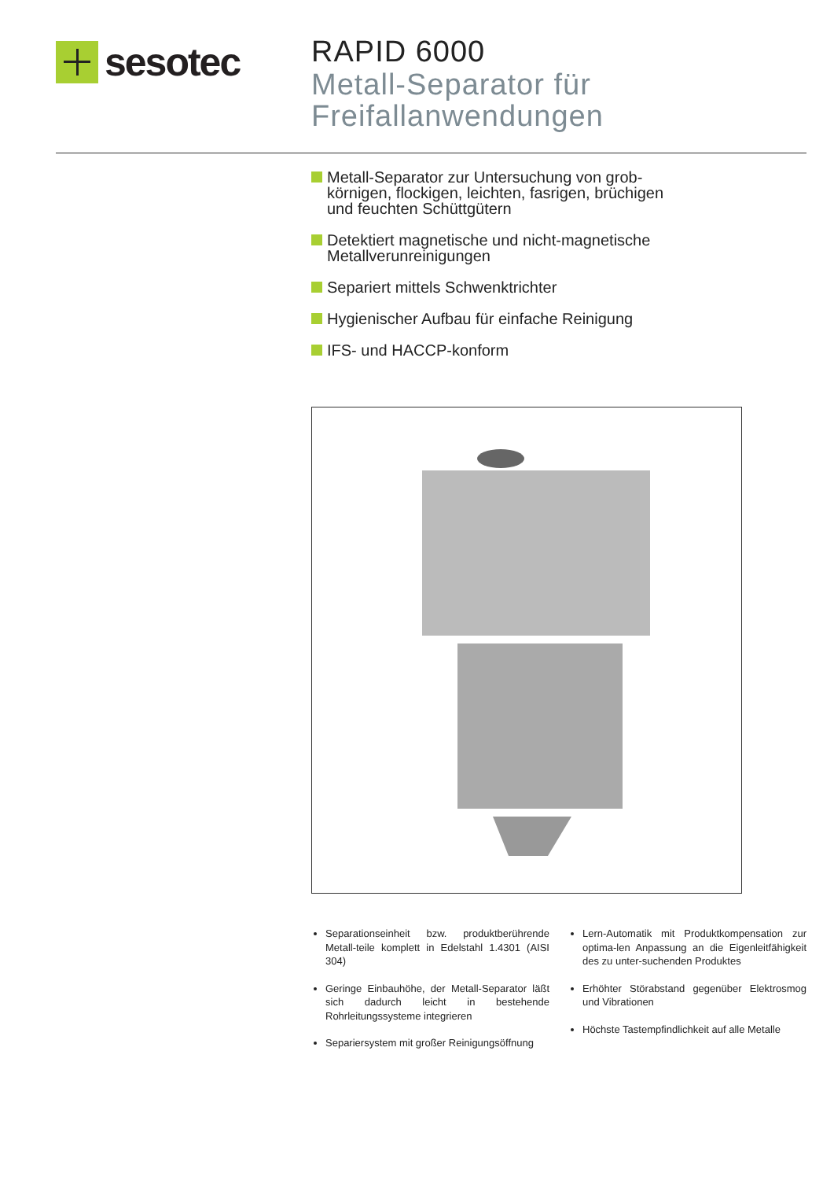sesotec
RAPID 6000
Metall-Separator für
Freifallanwendungen
Metall-Separator zur Untersuchung von grob-körnigen, flockigen, leichten, fasrigen, brüchigen und feuchten Schüttgütern
Detektiert magnetische und nicht-magnetische Metallverunreinigungen
Separiert mittels Schwenktrichter
Hygienischer Aufbau für einfache Reinigung
IFS- und HACCP-konform
Separationseinheit bzw. produktberührende Metall-teile komplett in Edelstahl 1.4301 (AISI 304)
Geringe Einbauhöhe, der Metall-Separator läßt sich dadurch leicht in bestehende Rohrleitungssysteme integrieren
Separiersystem mit großer Reinigungsöffnung
Lern-Automatik mit Produktkompensation zur optima-len Anpassung an die Eigenleitfähigkeit des zu unter-suchenden Produktes
Erhöhter Störabstand gegenüber Elektrosmog und Vibrationen
Höchste Tastempfindlichkeit auf alle Metalle